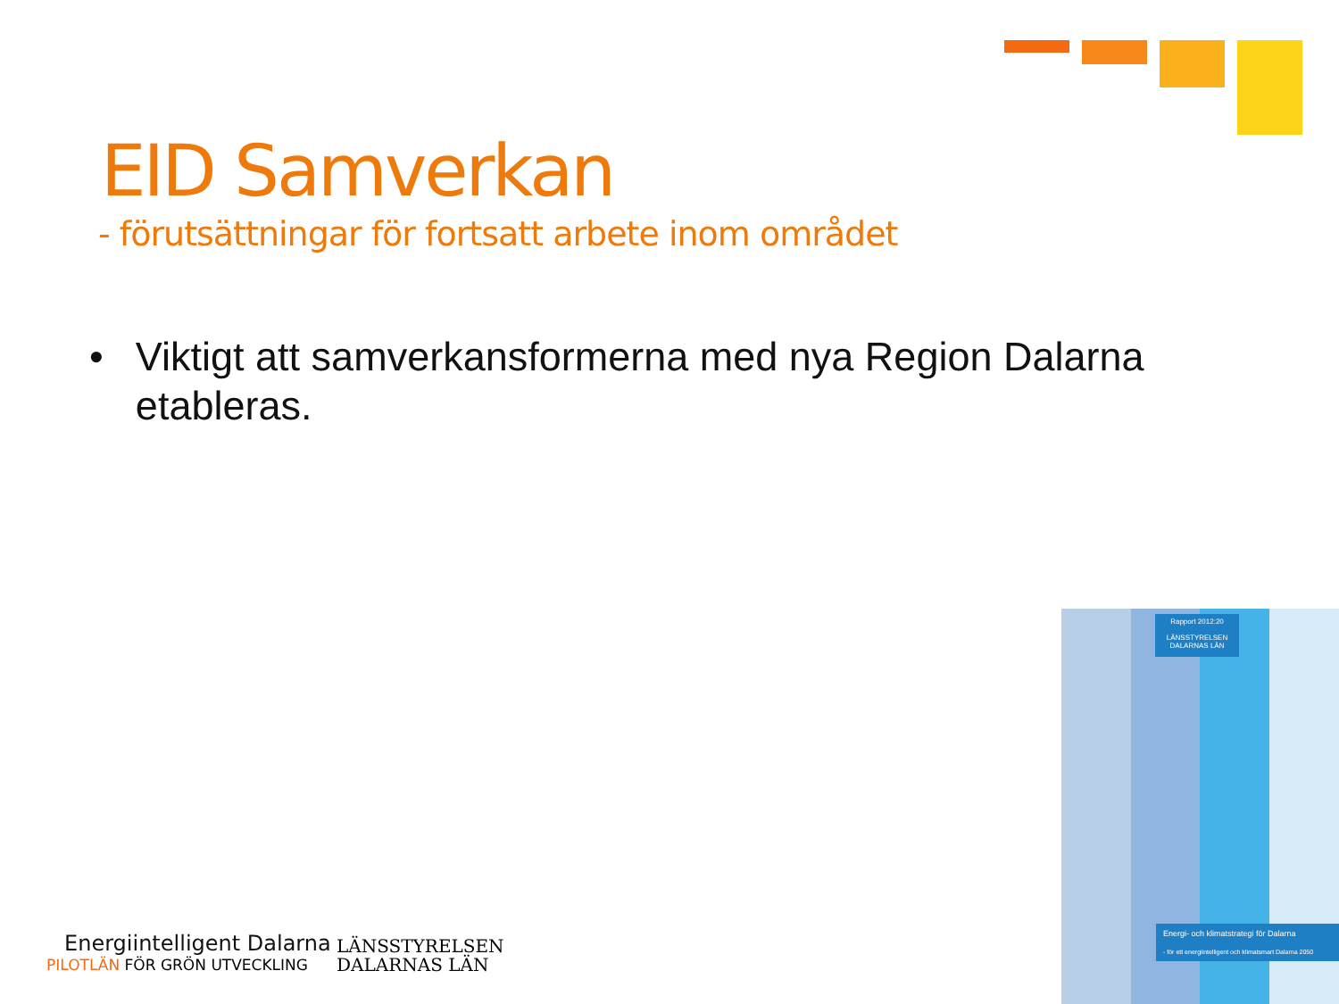EID Samverkan
- förutsättningar för fortsatt arbete inom området
• Viktigt att samverkansformerna med nya Region Dalarna etableras.
Energiintelligent Dalarna
PILOTLÄN FÖR GRÖN UTVECKLING
LÄNSSTYRELSEN
DALARNAS LÄN
Rapport 2012:20
LÄNSSTYRELSEN
DALARNAS LÄN
Energi- och klimatstrategi för Dalarna
- för ett energiintelligent och klimatsmart Dalarna 2050